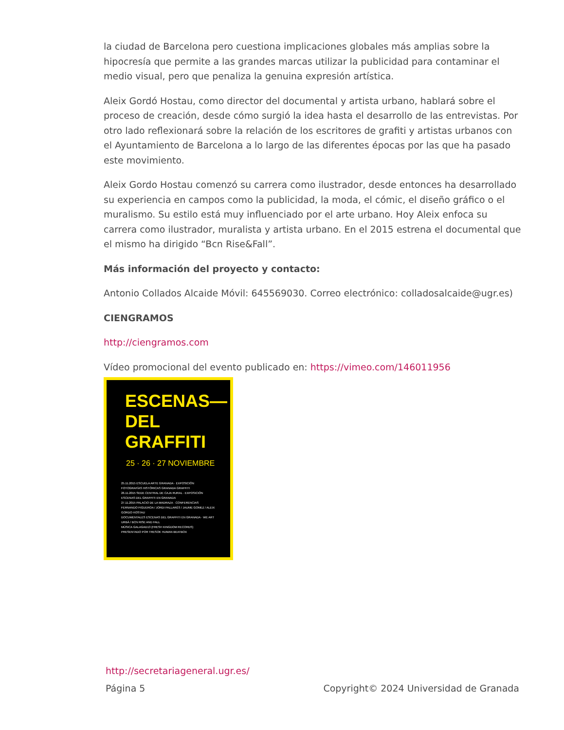la ciudad de Barcelona pero cuestiona implicaciones globales más amplias sobre la hipocresía que permite a las grandes marcas utilizar la publicidad para contaminar el medio visual, pero que penaliza la genuina expresión artística.
Aleix Gordó Hostau, como director del documental y artista urbano, hablará sobre el proceso de creación, desde cómo surgió la idea hasta el desarrollo de las entrevistas. Por otro lado reflexionará sobre la relación de los escritores de grafiti y artistas urbanos con el Ayuntamiento de Barcelona a lo largo de las diferentes épocas por las que ha pasado este movimiento.
Aleix Gordo Hostau comenzó su carrera como ilustrador, desde entonces ha desarrollado su experiencia en campos como la publicidad, la moda, el cómic, el diseño gráfico o el muralismo. Su estilo está muy influenciado por el arte urbano. Hoy Aleix enfoca su carrera como ilustrador, muralista y artista urbano. En el 2015 estrena el documental que el mismo ha dirigido “Bcn Rise&Fall”.
Más información del proyecto y contacto:
Antonio Collados Alcaide Móvil: 645569030. Correo electrónico: colladosalcaide@ugr.es)
CIENGRAMOS
http://ciengramos.com
Vídeo promocional del evento publicado en: https://vimeo.com/146011956
ESCENAS—
DEL GRAFFITI
25 · 26 · 27 NOVIEMBRE
25.11.2015 ESCUELA ARTE GRANADA · EXPOSICIÓN FOTOGRAFÍAS HISTÓRICAS GRANADA GRAFFITI
26.11.2015 SEDE CENTRAL DE CAJA RURAL · EXPOSICIÓN ESCENAS DEL GRAFFITI EN GRANADA
27.11.2015 PALACIO DE LA MADRAZA · CONFERENCIAS FERNANDO FIGUEROA / JORDI PALLARÉS / JAUME GOMEZ / ALEIX GORDO HOSTAU
DOCUMENTALES ESCENAS DEL GRAFFITI EN GRANADA · WE ART URBÀ / BCN RISE AND FALL
MÚSICA GALAGAD13 (FRESH KINGDOM RECORDS)
PRESENTADO POR TRESOK HUMAN BEATBOX
http://secretariageneral.ugr.es/
Página 5 Copyright© 2024 Universidad de Granada